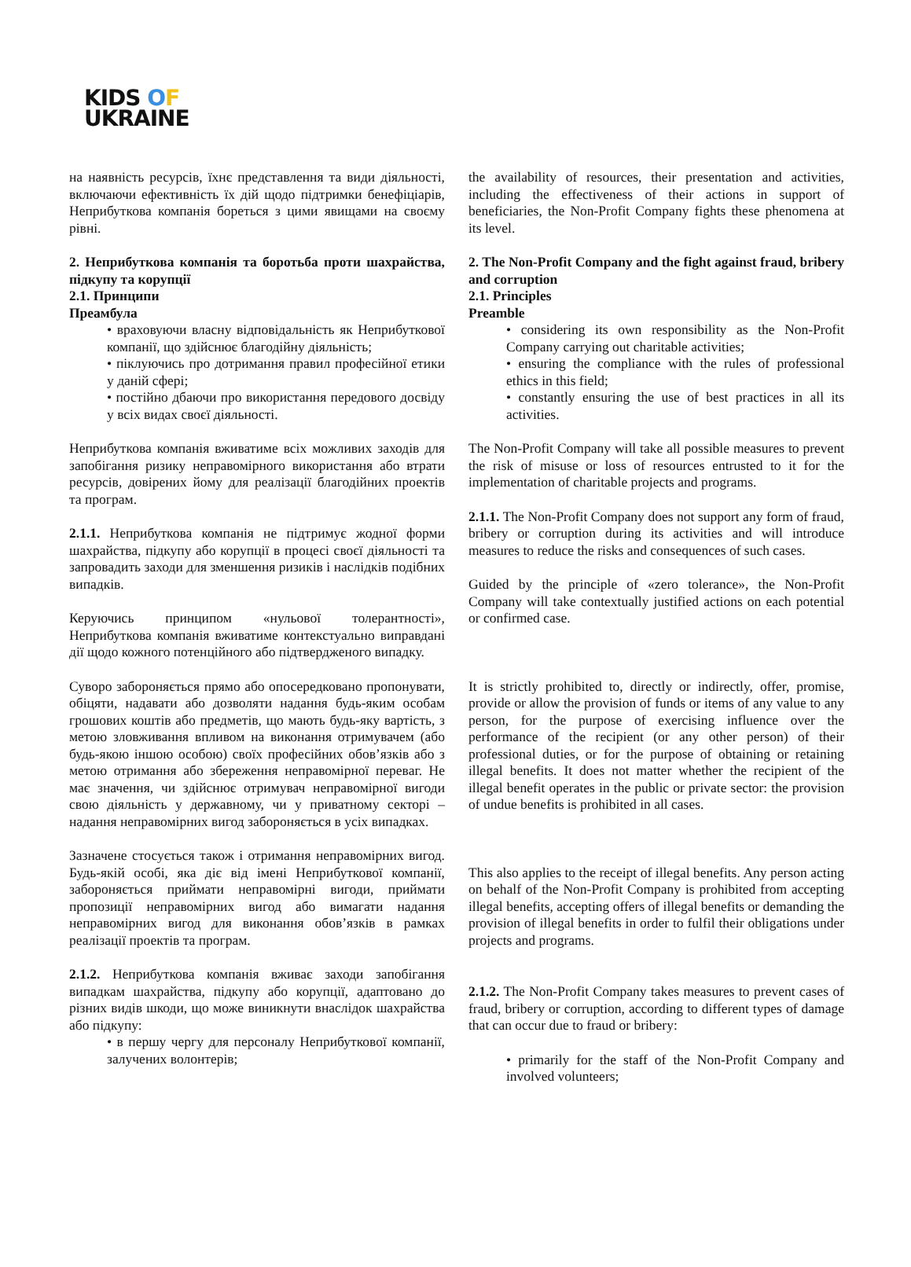KIDS OF
UKRAINE
на наявність ресурсів, їхнє представлення та види діяльності, включаючи ефективність їх дій щодо підтримки бенефіціарів, Неприбуткова компанія бореться з цими явищами на своєму рівні.
2. Неприбуткова компанія та боротьба проти шахрайства, підкупу та корупції
2.1. Принципи
Преамбула
• враховуючи власну відповідальність як Неприбуткової компанії, що здійснює благодійну діяльність;
• піклуючись про дотримання правил професійної етики у даній сфері;
• постійно дбаючи про використання передового досвіду у всіх видах своєї діяльності.
Неприбуткова компанія вживатиме всіх можливих заходів для запобігання ризику неправомірного використання або втрати ресурсів, довірених йому для реалізації благодійних проектів та програм.
2.1.1. Неприбуткова компанія не підтримує жодної форми шахрайства, підкупу або корупції в процесі своєї діяльності та запровадить заходи для зменшення ризиків і наслідків подібних випадків.
Керуючись принципом «нульової толерантності», Неприбуткова компанія вживатиме контекстуально виправдані дії щодо кожного потенційного або підтвердженого випадку.
Суворо забороняється прямо або опосередковано пропонувати, обіцяти, надавати або дозволяти надання будь-яким особам грошових коштів або предметів, що мають будь-яку вартість, з метою зловживання впливом на виконання отримувачем (або будь-якою іншою особою) своїх професійних обов’язків або з метою отримання або збереження неправомірної переваг. Не має значення, чи здійснює отримувач неправомірної вигоди свою діяльність у державному, чи у приватному секторі – надання неправомірних вигод забороняється в усіх випадках.
Зазначене стосується також і отримання неправомірних вигод. Будь-якій особі, яка діє від імені Неприбуткової компанії, забороняється приймати неправомірні вигоди, приймати пропозиції неправомірних вигод або вимагати надання неправомірних вигод для виконання обов’язків в рамках реалізації проектів та програм.
2.1.2. Неприбуткова компанія вживає заходи запобігання випадкам шахрайства, підкупу або корупції, адаптовано до різних видів шкоди, що може виникнути внаслідок шахрайства або підкупу:
• в першу чергу для персоналу Неприбуткової компанії, залучених волонтерів;
the availability of resources, their presentation and activities, including the effectiveness of their actions in support of beneficiaries, the Non-Profit Company fights these phenomena at its level.
2. The Non-Profit Company and the fight against fraud, bribery and corruption
2.1. Principles
Preamble
• considering its own responsibility as the Non-Profit Company carrying out charitable activities;
• ensuring the compliance with the rules of professional ethics in this field;
• constantly ensuring the use of best practices in all its activities.
The Non-Profit Company will take all possible measures to prevent the risk of misuse or loss of resources entrusted to it for the implementation of charitable projects and programs.
2.1.1. The Non-Profit Company does not support any form of fraud, bribery or corruption during its activities and will introduce measures to reduce the risks and consequences of such cases.
Guided by the principle of «zero tolerance», the Non-Profit Company will take contextually justified actions on each potential or confirmed case.
It is strictly prohibited to, directly or indirectly, offer, promise, provide or allow the provision of funds or items of any value to any person, for the purpose of exercising influence over the performance of the recipient (or any other person) of their professional duties, or for the purpose of obtaining or retaining illegal benefits. It does not matter whether the recipient of the illegal benefit operates in the public or private sector: the provision of undue benefits is prohibited in all cases.
This also applies to the receipt of illegal benefits. Any person acting on behalf of the Non-Profit Company is prohibited from accepting illegal benefits, accepting offers of illegal benefits or demanding the provision of illegal benefits in order to fulfil their obligations under projects and programs.
2.1.2. The Non-Profit Company takes measures to prevent cases of fraud, bribery or corruption, according to different types of damage that can occur due to fraud or bribery:
• primarily for the staff of the Non-Profit Company and involved volunteers;